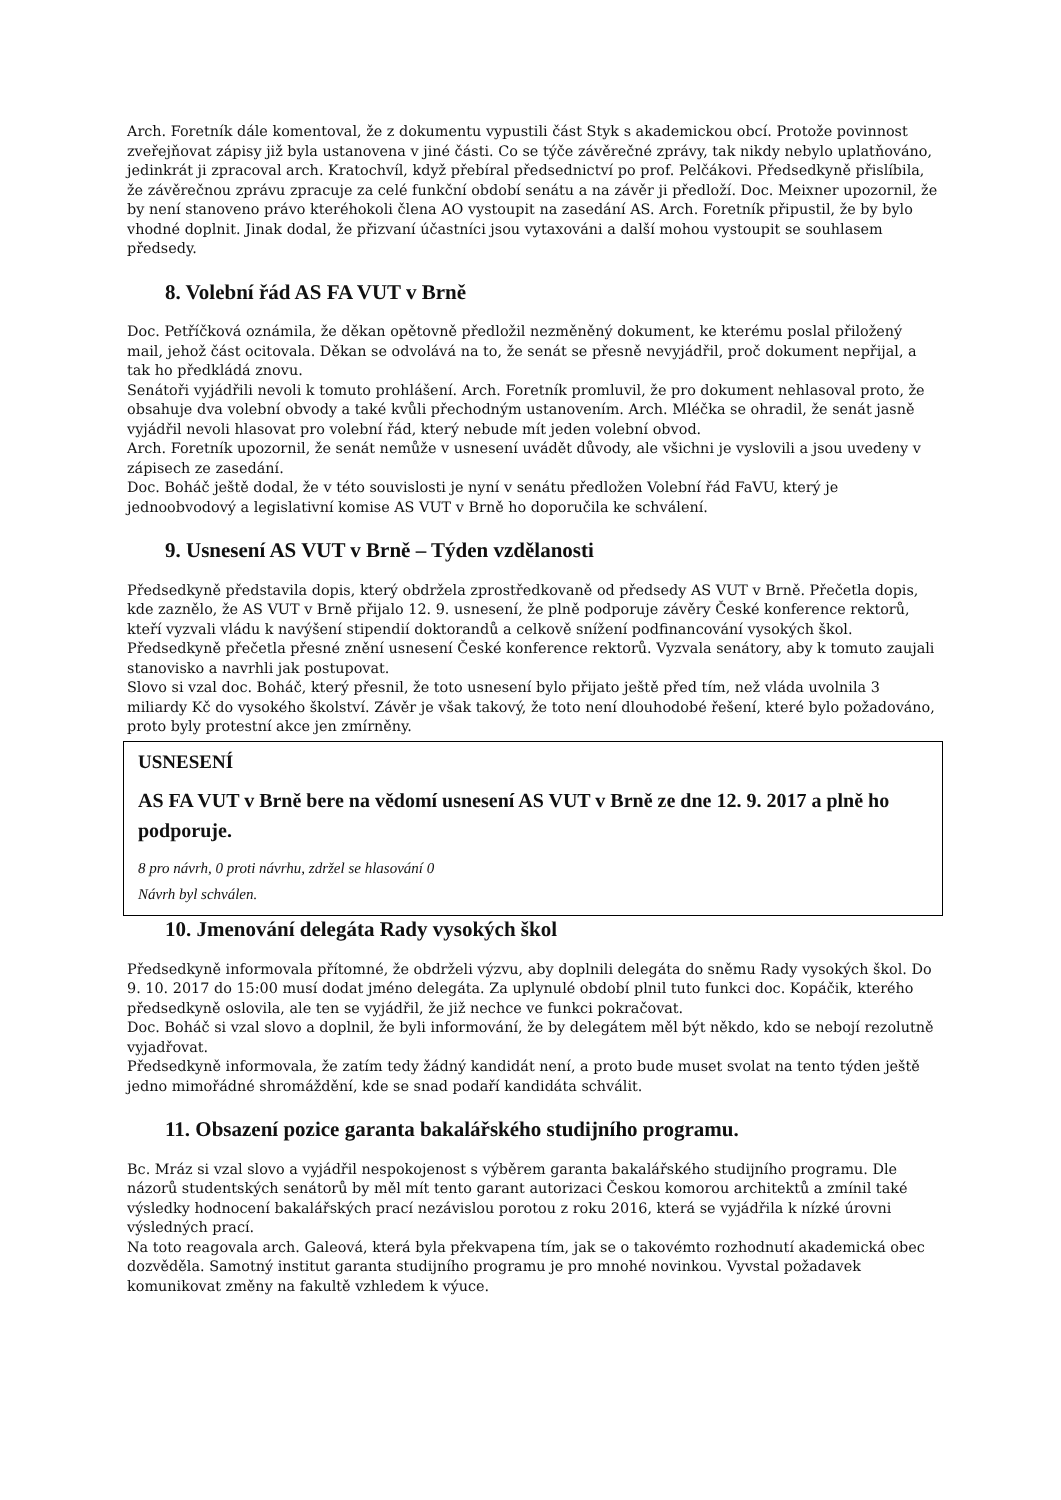Arch. Foretník dále komentoval, že z dokumentu vypustili část Styk s akademickou obcí. Protože povinnost zveřejňovat zápisy již byla ustanovena v jiné části. Co se týče závěrečné zprávy, tak nikdy nebylo uplatňováno, jedinkrát ji zpracoval arch. Kratochvíl, když přebíral předsednictví po prof. Pelčákovi. Předsedkyně přislíbila, že závěrečnou zprávu zpracuje za celé funkční období senátu a na závěr ji předloží. Doc. Meixner upozornil, že by není stanoveno právo kteréhokoli člena AO vystoupit na zasedání AS. Arch. Foretník připustil, že by bylo vhodné doplnit. Jinak dodal, že přizvaní účastníci jsou vytaxováni a další mohou vystoupit se souhlasem předsedy.
8. Volební řád AS FA VUT v Brně
Doc. Petříčková oznámila, že děkan opětovně předložil nezměněný dokument, ke kterému poslal přiložený mail, jehož část ocitovala. Děkan se odvolává na to, že senát se přesně nevyjádřil, proč dokument nepřijal, a tak ho předkládá znovu.
Senátoři vyjádřili nevoli k tomuto prohlášení. Arch. Foretník promluvil, že pro dokument nehlasoval proto, že obsahuje dva volební obvody a také kvůli přechodným ustanovením. Arch. Mléčka se ohradil, že senát jasně vyjádřil nevoli hlasovat pro volební řád, který nebude mít jeden volební obvod.
Arch. Foretník upozornil, že senát nemůže v usnesení uvádět důvody, ale všichni je vyslovili a jsou uvedeny v zápisech ze zasedání.
Doc. Boháč ještě dodal, že v této souvislosti je nyní v senátu předložen Volební řád FaVU, který je jednoobvodový a legislativní komise AS VUT v Brně ho doporučila ke schválení.
9. Usnesení AS VUT v Brně – Týden vzdělanosti
Předsedkyně představila dopis, který obdržela zprostředkovaně od předsedy AS VUT v Brně. Přečetla dopis, kde zaznělo, že AS VUT v Brně přijalo 12. 9. usnesení, že plně podporuje závěry České konference rektorů, kteří vyzvali vládu k navýšení stipendií doktorandů a celkově snížení podfinancování vysokých škol. Předsedkyně přečetla přesné znění usnesení České konference rektorů. Vyzvala senátory, aby k tomuto zaujali stanovisko a navrhli jak postupovat.
Slovo si vzal doc. Boháč, který přesnil, že toto usnesení bylo přijato ještě před tím, než vláda uvolnila 3 miliardy Kč do vysokého školství. Závěr je však takový, že toto není dlouhodobé řešení, které bylo požadováno, proto byly protestní akce jen zmírněny.
USNESENÍ
AS FA VUT v Brně bere na vědomí usnesení AS VUT v Brně ze dne 12. 9. 2017 a plně ho podporuje.
8 pro návrh, 0 proti návrhu, zdržel se hlasování 0
Návrh byl schválen.
10. Jmenování delegáta Rady vysokých škol
Předsedkyně informovala přítomné, že obdrželi výzvu, aby doplnili delegáta do sněmu Rady vysokých škol. Do 9. 10. 2017 do 15:00 musí dodat jméno delegáta. Za uplynulé období plnil tuto funkci doc. Kopáčik, kterého předsedkyně oslovila, ale ten se vyjádřil, že již nechce ve funkci pokračovat.
Doc. Boháč si vzal slovo a doplnil, že byli informování, že by delegátem měl být někdo, kdo se nebojí rezolutně vyjadřovat.
Předsedkyně informovala, že zatím tedy žádný kandidát není, a proto bude muset svolat na tento týden ještě jedno mimořádné shromáždění, kde se snad podaří kandidáta schválit.
11. Obsazení pozice garanta bakalářského studijního programu.
Bc. Mráz si vzal slovo a vyjádřil nespokojenost s výběrem garanta bakalářského studijního programu. Dle názorů studentských senátorů by měl mít tento garant autorizaci Českou komorou architektů a zmínil také výsledky hodnocení bakalářských prací nezávislou porotou z roku 2016, která se vyjádřila k nízké úrovni výsledných prací.
Na toto reagovala arch. Galeová, která byla překvapena tím, jak se o takovémto rozhodnutí akademická obec dozvěděla. Samotný institut garanta studijního programu je pro mnohé novinkou. Vyvstal požadavek komunikovat změny na fakultě vzhledem k výuce.